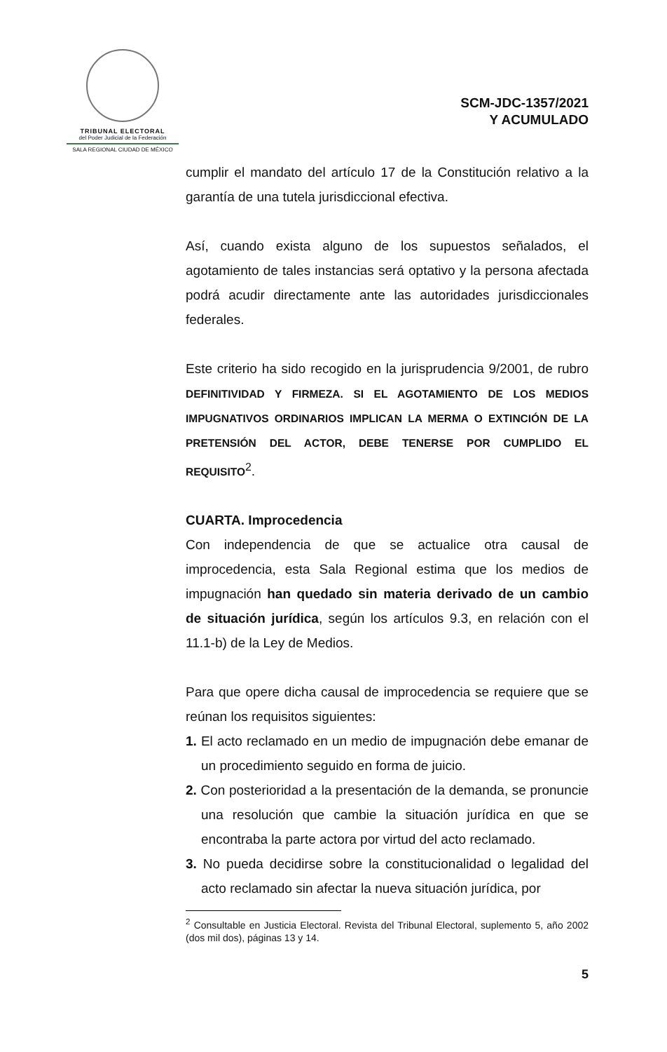TRIBUNAL ELECTORAL
del Poder Judicial de la Federación
SALA REGIONAL CIUDAD DE MÉXICO
SCM-JDC-1357/2021
Y ACUMULADO
cumplir el mandato del artículo 17 de la Constitución relativo a la garantía de una tutela jurisdiccional efectiva.
Así, cuando exista alguno de los supuestos señalados, el agotamiento de tales instancias será optativo y la persona afectada podrá acudir directamente ante las autoridades jurisdiccionales federales.
Este criterio ha sido recogido en la jurisprudencia 9/2001, de rubro DEFINITIVIDAD Y FIRMEZA. SI EL AGOTAMIENTO DE LOS MEDIOS IMPUGNATIVOS ORDINARIOS IMPLICAN LA MERMA O EXTINCIÓN DE LA PRETENSIÓN DEL ACTOR, DEBE TENERSE POR CUMPLIDO EL REQUISITO<sup>2</sup>.
CUARTA. Improcedencia
Con independencia de que se actualice otra causal de improcedencia, esta Sala Regional estima que los medios de impugnación han quedado sin materia derivado de un cambio de situación jurídica, según los artículos 9.3, en relación con el 11.1-b) de la Ley de Medios.
Para que opere dicha causal de improcedencia se requiere que se reúnan los requisitos siguientes:
1. El acto reclamado en un medio de impugnación debe emanar de un procedimiento seguido en forma de juicio.
2. Con posterioridad a la presentación de la demanda, se pronuncie una resolución que cambie la situación jurídica en que se encontraba la parte actora por virtud del acto reclamado.
3. No pueda decidirse sobre la constitucionalidad o legalidad del acto reclamado sin afectar la nueva situación jurídica, por
<sup>2</sup> Consultable en Justicia Electoral. Revista del Tribunal Electoral, suplemento 5, año 2002 (dos mil dos), páginas 13 y 14.
5